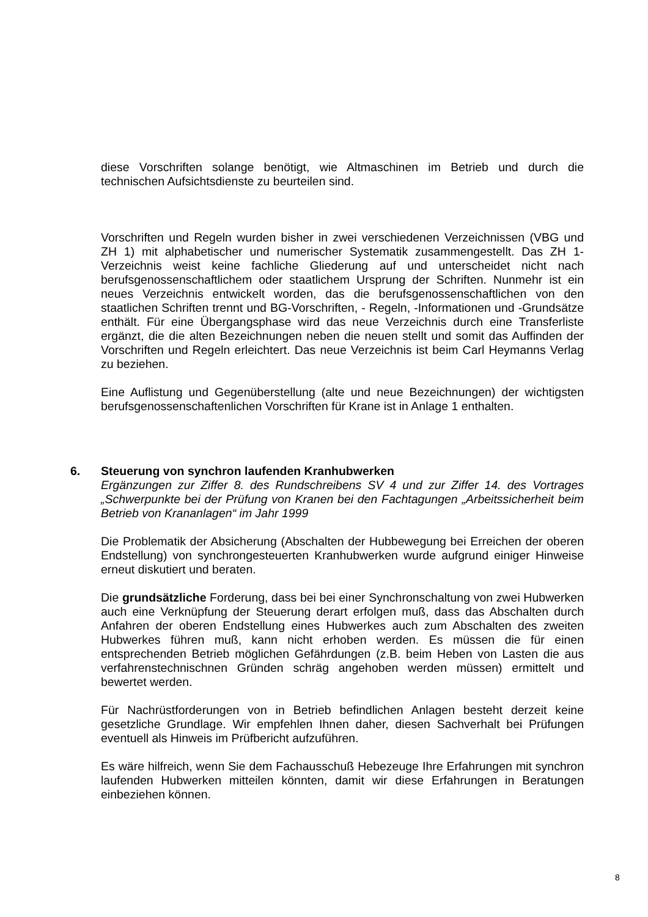diese Vorschriften solange benötigt, wie Altmaschinen im Betrieb und durch die technischen Aufsichtsdienste zu beurteilen sind.
Vorschriften und Regeln wurden bisher in zwei verschiedenen Verzeichnissen (VBG und ZH 1) mit alphabetischer und numerischer Systematik zusammengestellt. Das ZH 1-Verzeichnis weist keine fachliche Gliederung auf und unterscheidet nicht nach berufsgenossenschaftlichem oder staatlichem Ursprung der Schriften. Nunmehr ist ein neues Verzeichnis entwickelt worden, das die berufsgenossenschaftlichen von den staatlichen Schriften trennt und BG-Vorschriften, - Regeln, -Informationen und -Grundsätze enthält. Für eine Übergangsphase wird das neue Verzeichnis durch eine Transferliste ergänzt, die die alten Bezeichnungen neben die neuen stellt und somit das Auffinden der Vorschriften und Regeln erleichtert. Das neue Verzeichnis ist beim Carl Heymanns Verlag zu beziehen.
Eine Auflistung und Gegenüberstellung (alte und neue Bezeichnungen) der wichtigsten berufsgenossenschaftenlichen Vorschriften für Krane ist in Anlage 1 enthalten.
6. Steuerung von synchron laufenden Kranhubwerken
Ergänzungen zur Ziffer 8. des Rundschreibens SV 4 und zur Ziffer 14. des Vortrages „Schwerpunkte bei der Prüfung von Kranen bei den Fachtagungen „Arbeitssicherheit beim Betrieb von Krananlagen“ im Jahr 1999
Die Problematik der Absicherung (Abschalten der Hubbewegung bei Erreichen der oberen Endstellung) von synchrongesteuerten Kranhubwerken wurde aufgrund einiger Hinweise erneut diskutiert und beraten.
Die grundsätzliche Forderung, dass bei bei einer Synchronschaltung von zwei Hubwerken auch eine Verknüpfung der Steuerung derart erfolgen muß, dass das Abschalten durch Anfahren der oberen Endstellung eines Hubwerkes auch zum Abschalten des zweiten Hubwerkes führen muß, kann nicht erhoben werden. Es müssen die für einen entsprechenden Betrieb möglichen Gefährdungen (z.B. beim Heben von Lasten die aus verfahrenstechnischnen Gründen schräg angehoben werden müssen) ermittelt und bewertet werden.
Für Nachrüstforderungen von in Betrieb befindlichen Anlagen besteht derzeit keine gesetzliche Grundlage. Wir empfehlen Ihnen daher, diesen Sachverhalt bei Prüfungen eventuell als Hinweis im Prüfbericht aufzuführen.
Es wäre hilfreich, wenn Sie dem Fachausschuß Hebezeuge Ihre Erfahrungen mit synchron laufenden Hubwerken mitteilen könnten, damit wir diese Erfahrungen in Beratungen einbeziehen können.
8